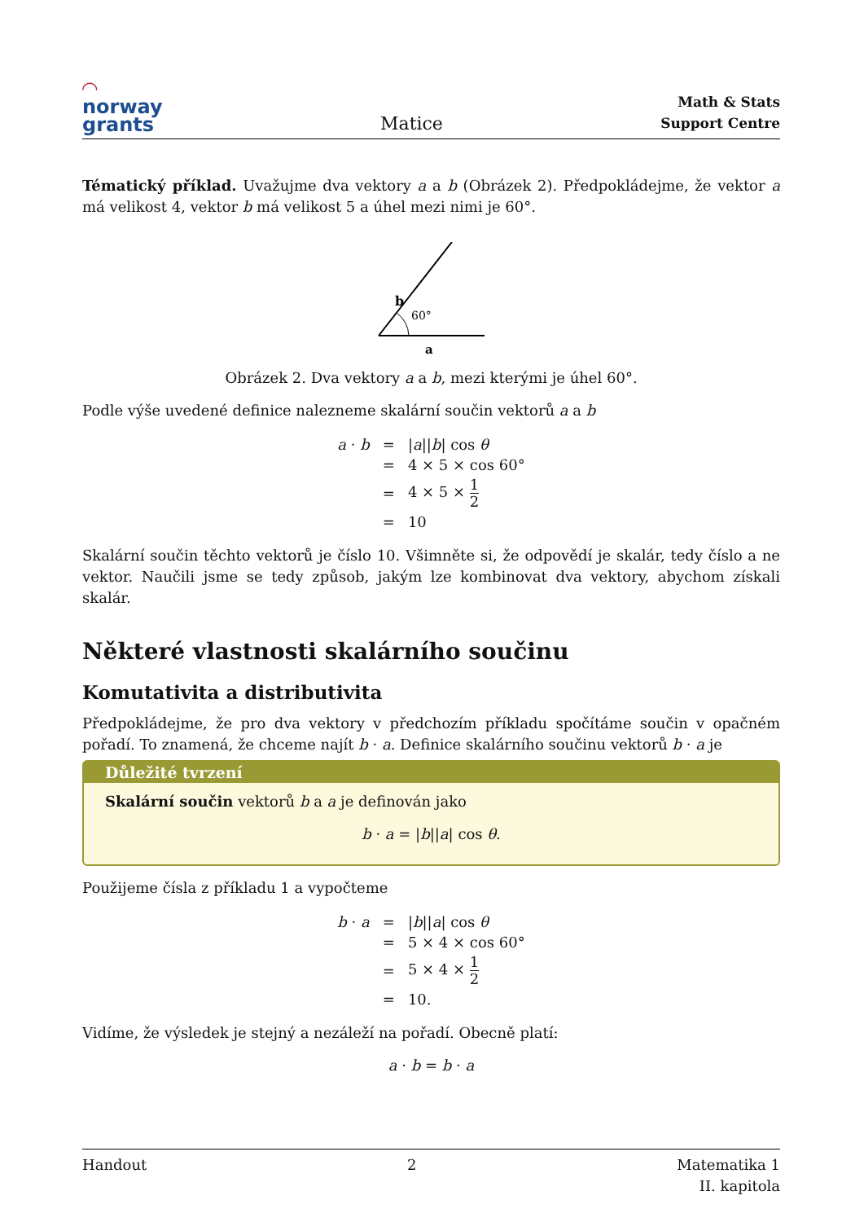◠
norway
grants
Matice
Math & Stats
Support Centre
Tématický příklad. Uvažujme dva vektory a a b (Obrázek 2). Předpokládejme, že vektor a má velikost 4, vektor b má velikost 5 a úhel mezi nimi je 60°.
b
60°
a
Obrázek 2. Dva vektory a a b, mezi kterými je úhel 60°.
Podle výše uvedené definice nalezneme skalární součin vektorů a a b
| a · b | = | / a // b / cos θ |
| | = | 4 × 5 × cos 60° |
| | = | 4 × 5 × 1 2 |
| | = | 10 |
Skalární součin těchto vektorů je číslo 10. Všimněte si, že odpovědí je skalár, tedy číslo a ne vektor. Naučili jsme se tedy způsob, jakým lze kombinovat dva vektory, abychom získali skalár.
Některé vlastnosti skalárního součinu
Komutativita a distributivita
Předpokládejme, že pro dva vektory v předchozím příkladu spočítáme součin v opačném pořadí. To znamená, že chceme najít b · a. Definice skalárního součinu vektorů b · a je
Důležité tvrzení
Skalární součin vektorů b a a je definován jako
b · a = |b||a| cos θ.
Použijeme čísla z příkladu 1 a vypočteme
| b · a | = | / b // a / cos θ |
| | = | 5 × 4 × cos 60° |
| | = | 5 × 4 × 1 2 |
| | = | 10. |
Vidíme, že výsledek je stejný a nezáleží na pořadí. Obecně platí:
a · b = b · a
Handout 2 Matematika 1
II. kapitola